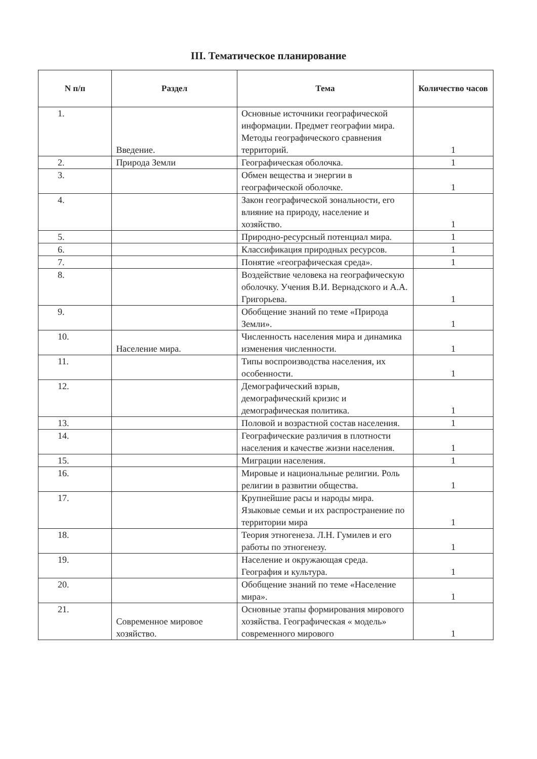III. Тематическое планирование
| N п/п | Раздел | Тема | Количество часов |
| --- | --- | --- | --- |
| 1. | Введение. | Основные источники географической информации. Предмет географии мира. Методы географического сравнения территорий. | 1 |
| 2. | Природа Земли | Географическая оболочка. | 1 |
| 3. | | Обмен вещества и энергии в географической оболочке. | 1 |
| 4. | | Закон географической зональности, его влияние на природу, население и хозяйство. | 1 |
| 5. | | Природно-ресурсный потенциал мира. | 1 |
| 6. | | Классификация природных ресурсов. | 1 |
| 7. | | Понятие «географическая среда». | 1 |
| 8. | | Воздействие человека на географическую оболочку. Учения В.И. Вернадского и А.А. Григорьева. | 1 |
| 9. | | Обобщение знаний по теме «Природа Земли». | 1 |
| 10. | Население мира. | Численность населения мира и динамика изменения численности. | 1 |
| 11. | | Типы воспроизводства населения, их особенности. | 1 |
| 12. | | Демографический взрыв, демографический кризис и демографическая политика. | 1 |
| 13. | | Половой и возрастной состав населения. | 1 |
| 14. | | Географические различия в плотности населения и качестве жизни населения. | 1 |
| 15. | | Миграции населения. | 1 |
| 16. | | Мировые и национальные религии. Роль религии в развитии общества. | 1 |
| 17. | | Крупнейшие расы и народы мира. Языковые семьи и их распространение по территории мира | 1 |
| 18. | | Теория этногенеза. Л.Н. Гумилев и его работы по этногенезу. | 1 |
| 19. | | Население и окружающая среда. География и культура. | 1 |
| 20. | | Обобщение знаний по теме «Население мира». | 1 |
| 21. | Современное мировое хозяйство. | Основные этапы формирования мирового хозяйства. Географическая « модель» современного мирового | 1 |